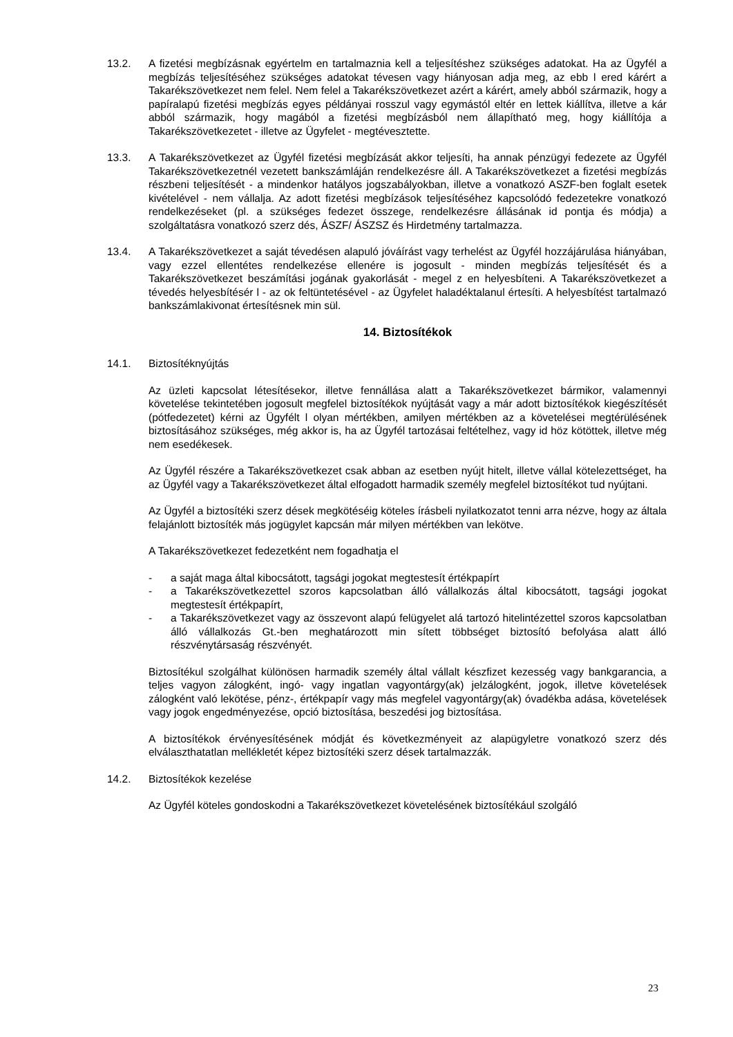13.2. A fizetési megbízásnak egyértelm en tartalmaznia kell a teljesítéshez szükséges adatokat. Ha az Ügyfél a megbízás teljesítéséhez szükséges adatokat tévesen vagy hiányosan adja meg, az ebb l ered kárért a Takarékszövetkezet nem felel. Nem felel a Takarékszövetkezet azért a kárért, amely abból származik, hogy a papíralapú fizetési megbízás egyes példányai rosszul vagy egymástól eltér en lettek kiállítva, illetve a kár abból származik, hogy magából a fizetési megbízásból nem állapítható meg, hogy kiállítója a Takarékszövetkezetet - illetve az Ügyfelet - megtévesztette.
13.3. A Takarékszövetkezet az Ügyfél fizetési megbízását akkor teljesíti, ha annak pénzügyi fedezete az Ügyfél Takarékszövetkezetnél vezetett bankszámláján rendelkezésre áll. A Takarékszövetkezet a fizetési megbízás részbeni teljesítését - a mindenkor hatályos jogszabályokban, illetve a vonatkozó ASZF-ben foglalt esetek kivételével - nem vállalja. Az adott fizetési megbízások teljesítéséhez kapcsolódó fedezetekre vonatkozó rendelkezéseket (pl. a szükséges fedezet összege, rendelkezésre állásának id pontja és módja) a szolgáltatásra vonatkozó szerz dés, ÁSZF/ ÁSZSZ és Hirdetmény tartalmazza.
13.4. A Takarékszövetkezet a saját tévedésen alapuló jóváírást vagy terhelést az Ügyfél hozzájárulása hiányában, vagy ezzel ellentétes rendelkezése ellenére is jogosult - minden megbízás teljesítését és a Takarékszövetkezet beszámítási jogának gyakorlását - megel z en helyesbíteni. A Takarékszövetkezet a tévedés helyesbítésér l - az ok feltüntetésével - az Ügyfelet haladéktalanul értesíti. A helyesbítést tartalmazó bankszámlakivonat értesítésnek min sül.
14. Biztosítékok
14.1. Biztosítéknyújtás
Az üzleti kapcsolat létesítésekor, illetve fennállása alatt a Takarékszövetkezet bármikor, valamennyi követelése tekintetében jogosult megfelel biztosítékok nyújtását vagy a már adott biztosítékok kiegészítését (pótfedezetet) kérni az Ügyfélt l olyan mértékben, amilyen mértékben az a követelései megtérülésének biztosításához szükséges, még akkor is, ha az Ügyfél tartozásai feltételhez, vagy id höz kötöttek, illetve még nem esedékesek.
Az Ügyfél részére a Takarékszövetkezet csak abban az esetben nyújt hitelt, illetve vállal kötelezettséget, ha az Ügyfél vagy a Takarékszövetkezet által elfogadott harmadik személy megfelel biztosítékot tud nyújtani.
Az Ügyfél a biztosítéki szerz dések megkötéséig köteles írásbeli nyilatkozatot tenni arra nézve, hogy az általa felajánlott biztosíték más jogügylet kapcsán már milyen mértékben van lekötve.
A Takarékszövetkezet fedezetként nem fogadhatja el
- a saját maga által kibocsátott, tagsági jogokat megtestesít értékpapírt
- a Takarékszövetkezettel szoros kapcsolatban álló vállalkozás által kibocsátott, tagsági jogokat megtestesít értékpapírt,
- a Takarékszövetkezet vagy az összevont alapú felügyelet alá tartozó hitelintézettel szoros kapcsolatban álló vállalkozás Gt.-ben meghatározott min sített többséget biztosító befolyása alatt álló részvénytársaság részvényét.
Biztosítékul szolgálhat különösen harmadik személy által vállalt készfizet kezesség vagy bankgarancia, a teljes vagyon zálogként, ingó- vagy ingatlan vagyontárgy(ak) jelzálogként, jogok, illetve követelések zálogként való lekötése, pénz-, értékpapír vagy más megfelel vagyontárgy(ak) óvadékba adása, követelések vagy jogok engedményezése, opció biztosítása, beszedési jog biztosítása.
A biztosítékok érvényesítésének módját és következményeit az alapügyletre vonatkozó szerz dés elválaszthatatlan mellékletét képez biztosítéki szerz dések tartalmazzák.
14.2. Biztosítékok kezelése
Az Ügyfél köteles gondoskodni a Takarékszövetkezet követelésének biztosítékául szolgáló
23